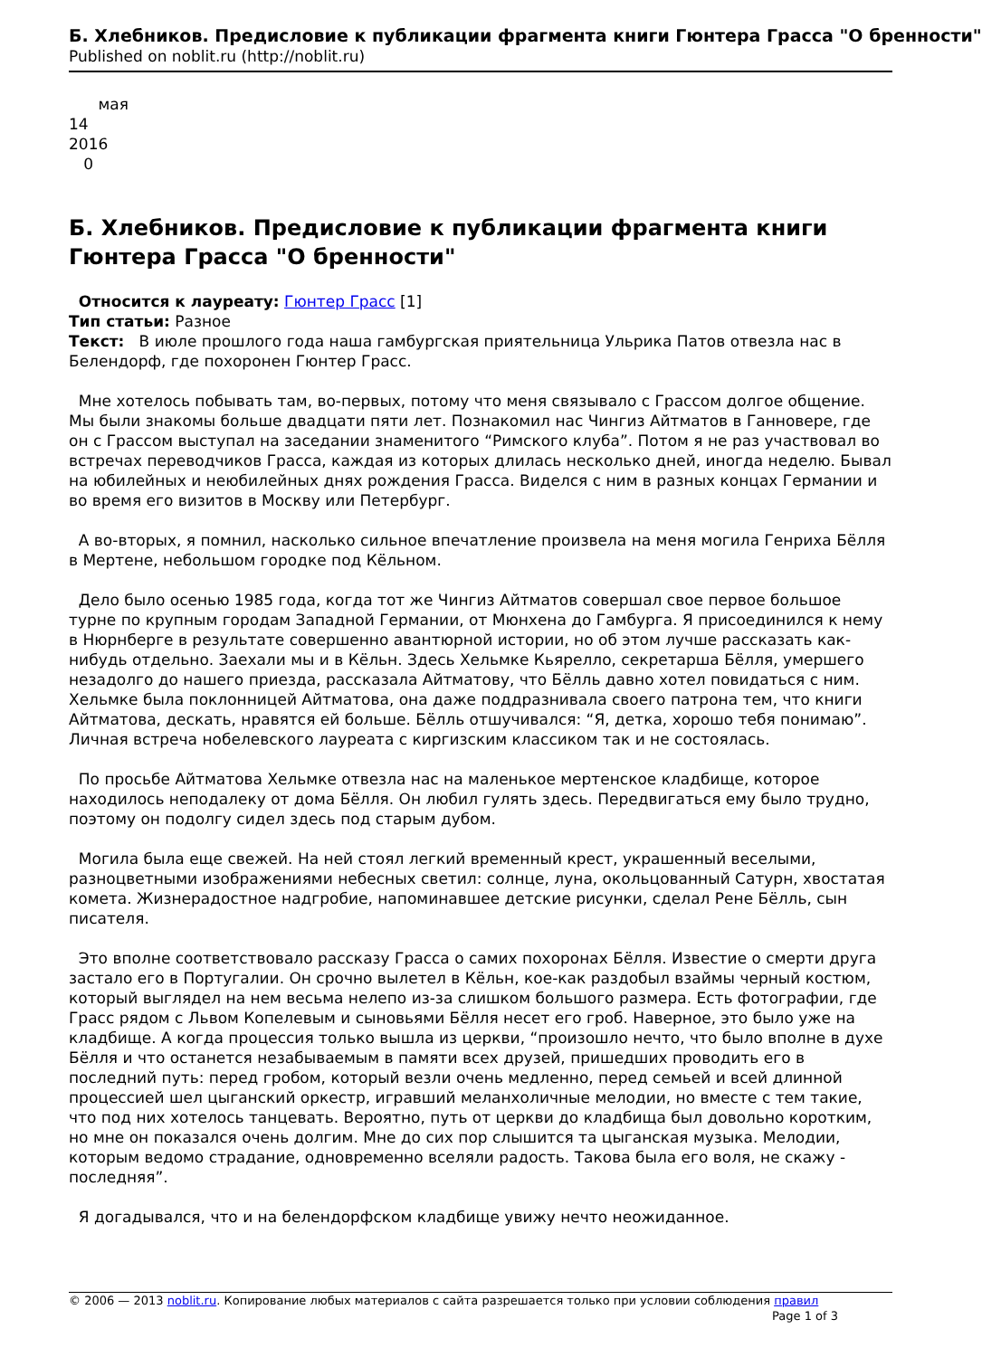Б. Хлебников. Предисловие к публикации фрагмента книги Гюнтера Грасса "О бренности"
Published on noblit.ru (http://noblit.ru)
мая
14
2016
0
Б. Хлебников. Предисловие к публикации фрагмента книги Гюнтера Грасса "О бренности"
Относится к лауреату: Гюнтер Грасс [1]
Тип статьи: Разное
Текст: В июле прошлого года наша гамбургская приятельница Ульрика Патов отвезла нас в Белендорф, где похоронен Гюнтер Грасс.
Мне хотелось побывать там, во-первых, потому что меня связывало с Грассом долгое общение. Мы были знакомы больше двадцати пяти лет. Познакомил нас Чингиз Айтматов в Ганновере, где он с Грассом выступал на заседании знаменитого “Римского клуба”. Потом я не раз участвовал во встречах переводчиков Грасса, каждая из которых длилась несколько дней, иногда неделю. Бывал на юбилейных и неюбилейных днях рождения Грасса. Виделся с ним в разных концах Германии и во время его визитов в Москву или Петербург.
А во-вторых, я помнил, насколько сильное впечатление произвела на меня могила Генриха Бёлля в Мертене, небольшом городке под Кёльном.
Дело было осенью 1985 года, когда тот же Чингиз Айтматов совершал свое первое большое турне по крупным городам Западной Германии, от Мюнхена до Гамбурга. Я присоединился к нему в Нюрнберге в результате совершенно авантюрной истории, но об этом лучше рассказать как-нибудь отдельно. Заехали мы и в Кёльн. Здесь Хельмке Кьярелло, секретарша Бёлля, умершего незадолго до нашего приезда, рассказала Айтматову, что Бёлль давно хотел повидаться с ним. Хельмке была поклонницей Айтматова, она даже поддразнивала своего патрона тем, что книги Айтматова, дескать, нравятся ей больше. Бёлль отшучивался: “Я, детка, хорошо тебя понимаю”. Личная встреча нобелевского лауреата с киргизским классиком так и не состоялась.
По просьбе Айтматова Хельмке отвезла нас на маленькое мертенское кладбище, которое находилось неподалеку от дома Бёлля. Он любил гулять здесь. Передвигаться ему было трудно, поэтому он подолгу сидел здесь под старым дубом.
Могила была еще свежей. На ней стоял легкий временный крест, украшенный веселыми, разноцветными изображениями небесных светил: солнце, луна, окольцованный Сатурн, хвостатая комета. Жизнерадостное надгробие, напоминавшее детские рисунки, сделал Рене Бёлль, сын писателя.
Это вполне соответствовало рассказу Грасса о самих похоронах Бёлля. Известие о смерти друга застало его в Португалии. Он срочно вылетел в Кёльн, кое-как раздобыл взаймы черный костюм, который выглядел на нем весьма нелепо из-за слишком большого размера. Есть фотографии, где Грасс рядом с Львом Копелевым и сыновьями Бёлля несет его гроб. Наверное, это было уже на кладбище. А когда процессия только вышла из церкви, “произошло нечто, что было вполне в духе Бёлля и что останется незабываемым в памяти всех друзей, пришедших проводить его в последний путь: перед гробом, который везли очень медленно, перед семьей и всей длинной процессией шел цыганский оркестр, игравший меланхоличные мелодии, но вместе с тем такие, что под них хотелось танцевать. Вероятно, путь от церкви до кладбища был довольно коротким, но мне он показался очень долгим. Мне до сих пор слышится та цыганская музыка. Мелодии, которым ведомо страдание, одновременно вселяли радость. Такова была его воля, не скажу - последняя”.
Я догадывался, что и на белендорфском кладбище увижу нечто неожиданное.
© 2006 — 2013 noblit.ru. Копирование любых материалов с сайта разрешается только при условии соблюдения правил
Page 1 of 3